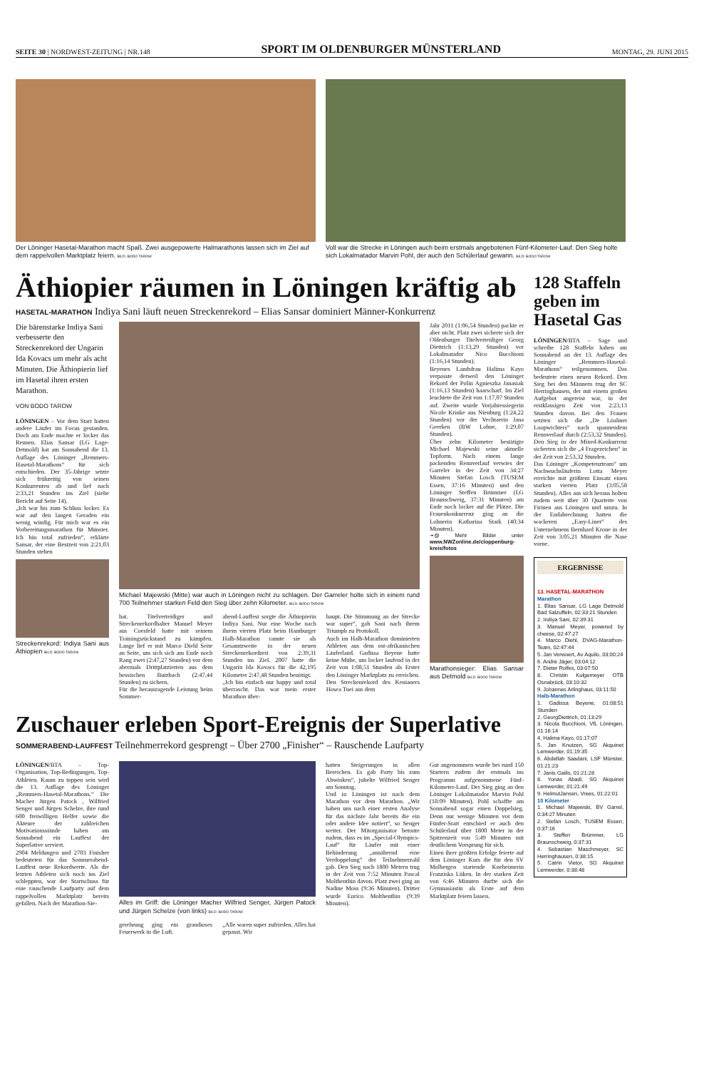SEITE 30 | NORDWEST-ZEITUNG | NR.148 SPORT IM OLDENBURGER MÜNSTERLAND MONTAG, 29. JUNI 2015
Der Löninger Hasetal-Marathon macht Spaß. Zwei ausgepowerte Halmarathonis lassen sich im Ziel auf dem rappelvollen Marktplatz feiern. BILD: BODO TAROW
Voll war die Strecke in Löningen auch beim erstmals angebotenen Fünf-Kilometer-Lauf. Den Sieg holte sich Lokalmatador Marvin Pohl, der auch den Schülerlauf gewann. BILD: BODO TAROW
Äthiopier räumen in Löningen kräftig ab
HASETAL-MARATHON Indiya Sani läuft neuen Streckenrekord – Elias Sansar dominiert Männer-Konkurrenz
Die bärenstarke Indiya Sani verbesserte den Streckenrekord der Ungarin Ida Kovacs um mehr als acht Minuten. Die Äthiopierin lief im Hasetal ihren ersten Marathon.
VON BODO TAROW
LÖNINGEN – Vor dem Start hatten andere Läufer im Focus gestanden. Doch am Ende machte er locker das Rennen. Elias Sansar (LG Lage-Detmold) hat am Sonnabend die 13. Auflage des Löninger „Remmers-Hasetal-Marathons“ für sich entschieden. Der 35-Jährige setzte sich frühzeitig von seinen Konkurrenten ab und lief nach 2:33,21 Stunden ins Ziel (siehe Bericht auf Seite 14).
„Ich war bis zum Schluss locker. Es war auf den langen Geraden ein wenig windig. Für mich war es ein Vorbereitungsmarathon für Münster. Ich bin total zufrieden“, erklärte Sansar, der eine Bestzeit von 2:21,03 Stunden stehen
Streckenrekord: Indiya Sani aus Äthiopien BILD: BODO TAROW
Michael Majewski (Mitte) war auch in Löningen nicht zu schlagen. Der Garreler holte sich in einem rund 700 Teilnehmer starken Feld den Sieg über zehn Kilometer. BILD: BODO TAROW
hat. Titelverteidiger und Streckenrekordhalter Manuel Meyer aus Coesfeld hatte mit seinem Trainingsrückstand zu kämpfen. Lange lief er mit Marco Diehl Seite an Seite, um sich sich am Ende noch Rang zwei (2:47,27 Stunden) vor dem abermals Drittplatzierten aus dem hessischen Butzbach (2:47,44 Stunden) zu sichern.
Für die herausragende Leistung beim Sommer-
abend-Lauffest sorgte die Äthiopierin Indiya Sani. Nur eine Woche nach ihrem vierten Platz beim Hamburger Halb-Marathon rannte sie als Gesamtzweite in der neuen Streckenrekordzeit von 2:39,31 Stunden ins Ziel. 2007 hatte die Ungarin Ida Kovacs für die 42,195 Kilometer 2:47,48 Stunden benötigt.
„Ich bin einfach nur happy und total überrascht. Das war mein erster Marathon über-
haupt. Die Stimmung an der Strecke war super“, gab Sani nach ihrem Triumph zu Protokoll.
Auch im Halb-Marathon dominierten Athleten aus dem ost-afrikanischen Läuferland. Gadissa Beyene hatte keine Mühe, um locker laufend in der Zeit von 1:08,51 Stunden als Erster den Löninger Marktplatz zu erreichen. Den Streckenrekord des Kenianers Hosea Tuei aus dem
Jahr 2011 (1:06,54 Stunden) packte er aber nicht. Platz zwei sicherte sich der Oldenburger Titelverteidiger Georg Diettrich (1:13,29 Stunden) vor Lokalmatador Nico Bucchioni (1:16,14 Stunden).
Beyenes Landsfrau Halima Kayo verpasste derweil den Löninger Rekord der Polin Agnieszka Janasiak (1:16,13 Stunden) haarscharf. Im Ziel leuchtete die Zeit von 1:17,07 Stunden auf. Zweite wurde Vorjahressiegerin Nicole Krinke aus Nienburg (1:24,22 Stunden) vor der Vechtaerin Jana Geerken (BW Lohne, 1:29,07 Stunden).
Über zehn Kilometer bestätigte Michael Majewski seine aktuelle Topform. Nach einem lange packenden Rennverlauf verwies der Garreler in der Zeit von 34:27 Minuten Stefan Losch (TUSEM Essen, 37:16 Minuten) und den Löninger Steffen Brümmer (LG Braunschweig, 37:31 Minuten) am Ende noch locker auf die Plätze. Die Frauenkonkurrenz ging an die Lohnerin Katharina Stark (40:34 Minuten).
➛@ Mehr Bilder unter www.NWZonline.de/cloppenburg-kreis/fotos
Marathonsieger: Elias Sansar aus Detmold BILD: BODO TAROW
Zuschauer erleben Sport-Ereignis der Superlative
SOMMERABEND-LAUFFEST Teilnehmerrekord gesprengt – Über 2700 „Finisher“ – Rauschende Laufparty
LÖNINGEN/BTA – Top-Organisation, Top-Bedingungen, Top-Athleten. Kaum zu toppen sein wird die 13. Auflage des Löninger „Remmers-Hasetal-Marathons.“ Die Macher Jürgen Patock , Wilfried Senger und Jürgen Schelze, ihre rund 600 freiwilligen Helfer sowie die Akteure der zahlreichen Motivationsstände haben am Sonnabend ein Lauffest der Superlative serviert.
2904 Meldungen und 2703 Finisher bedeuteten für das Sommerabend-Lauffest neue Rekordwerte. Als die letzten Athleten sich noch ins Ziel schleppten, war der Startschuss für eine rauschende Laufparty auf dem rappelvollen Marktplatz bereits gefallen. Nach der Marathon-Sie-
Alles im Griff: die Löninger Macher Wilfried Senger, Jürgen Patock und Jürgen Schelze (von links) BILD: BODO TAROW
gerehrung ging ein grandioses Feuerwerk in die Luft.
„Alle waren super zufrieden. Alles hat gepasst. Wir
hatten Steigerungen in allen Bereichen. Es gab Party bis zum Abwinken“, jubelte Wilfried Senger am Sonntag.
Und in Löningen ist nach dem Marathon vor dem Marathon. „Wir haben uns nach einer ersten Analyse für das nächste Jahr bereits die ein oder andere Idee notiert“, so Senger weiter. Der Mitorganisator betonte zudem, dass es im „Special-Olympics-Lauf“ für Läufer mit einer Behinderung „annähernd eine Verdoppelung“ der Teilnehmerzahl gab. Den Sieg nach 1800 Metern trug in der Zeit von 7:52 Minuten Pascal Molthenthin davon. Platz zwei ging an Nadine Moss (9:36 Minuten). Dritter wurde Enrico Molthenthin (9:39 Minuten).
Gut angenommen wurde bei rund 150 Startern zudem der erstmals ins Programm aufgenommene Fünf-Kilometer-Lauf. Der Sieg ging an den Löninger Lokalmatador Marvin Pohl (18:09 Minuten). Pohl schaffte am Sonnabend sogar einen Doppelsieg. Denn nur wenige Minuten vor dem Fünfer-Start entschied er auch den Schülerlauf über 1800 Meter in der Spitzenzeit von 5:49 Minuten mit deutlichem Vorsprung für sich.
Einen ihrer größten Erfolge feierte auf dem Löninger Kurs die für den SV Molbergen startende Kneheimerin Franziska Lüken. In der starken Zeit von 6:46 Minuten durfte sich die Gymnasiastin als Erste auf dem Marktplatz feiern lassen.
128 Staffeln geben im Hasetal Gas
LÖNINGEN/BTA – Sage und schreibe 128 Staffeln haben am Sonnabend an der 13. Auflage des Löninger „Remmers-Hasetal-Marathons“ teilgenommen. Das bedeutete einen neuen Rekord. Den Sieg bei den Männern trug der SC Herringhausen, der mit einem großen Aufgebot angereist war, in der erstklassigen Zeit von 2:23,13 Stunden davon. Bei den Frauen setzten sich die „De Löahner Loopwichters“ nach spannendem Rennverlauf durch (2:53,32 Stunden). Den Sieg in der Mixed-Konkurrenz sicherten sich die „4 Fragezeichen“ in der Zeit von 2:53,32 Stunden.
Das Löninger „Kompetenzteam“ um Nachwuchsläuferin Lotta Meyer erreichte mit größtem Einsatz einen starken vierten Platz (3:05,58 Stunden). Alles aus sich heraus holten zudem weit über 30 Quartette von Firmen aus Löningen und umzu. In der Endabrechnung hatten die wackeren „Easy-Liner“ des Unternehmens Bernhard Krone in der Zeit von 3:05,21 Minuten die Nase vorne.
ERGEBNISSE
13. HASETAL-MARATHON
Marathon
1. Elias Sansar, LG Lage Detmold Bad Salzuffeln, 02:33:21 Stunden
2. Indiya Sani, 02:39:31
3. Manuel Meyer, powered by cheese, 02:47:27
4. Marco Diehl, DVAG-Marathon-Team, 02:47:44
5. Jan Verwoert, Av Aquilo, 03:00:24
6. André Jäger, 03:04:12
7. Dieter Rolfes, 03:07:50
8. Christin Kulgemeyer OTB Osnabrück, 03:10:32
9. Johannes Arlinghaus, 03:11:50
Halb-Marathon
1. Gadissa Beyene, 01:08:51 Stunden
2. GeorgDiettrich, 01:13:29
3. Nicola Bucchioni, VfL Löningen, 01:16:14
4. Halima Kayo, 01:17:07
5. Jan Knutzen, SG Akquinet Lemwerder, 01:19:35
6. Abdellah Saadani, LSF Münster, 01:21:23
7. Janis Gailis, 01:21:28
8. Yonas Abadi, SG Akquinet Lemwerder, 01:21:49
9. HelmutJansen, Vrees, 01:22:01
10 Kilometer
1. Michael Majewski, BV Garrel, 0:34:27 Minuten
2. Stefan Losch, TUSEM Essen, 0:37:16
3. Steffen Brümmer, LG Braunschweig, 0:37:31
4. Sebastian Maschmeyer, SC Herringhausen, 0:38:15
5. Catrin Vietor, SG Akquinet Lemwerder, 0:38:48